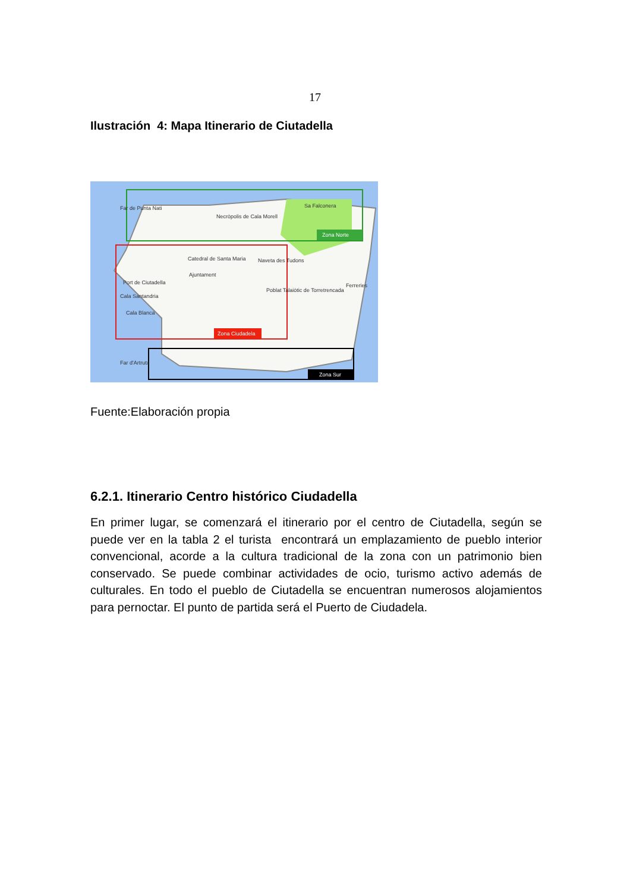17
Ilustración 4: Mapa Itinerario de Ciutadella
Zona Norte
Zona Ciudadela
Zona Sur
Sa Falconera
Necròpolis de Cala Morell
Catedral de Santa Maria
Ajuntament
Naveta des Tudons
Poblat Talaiòtic de Torretrencada
Ferreries
Port de Ciutadella
Cala Santandria
Cala Blanca
Far d'Artrutx
Far de Punta Nati
Fuente:Elaboración propia
6.2.1. Itinerario Centro histórico Ciudadella
En primer lugar, se comenzará el itinerario por el centro de Ciutadella, según se puede ver en la tabla 2 el turista encontrará un emplazamiento de pueblo interior convencional, acorde a la cultura tradicional de la zona con un patrimonio bien conservado. Se puede combinar actividades de ocio, turismo activo además de culturales. En todo el pueblo de Ciutadella se encuentran numerosos alojamientos para pernoctar. El punto de partida será el Puerto de Ciudadela.